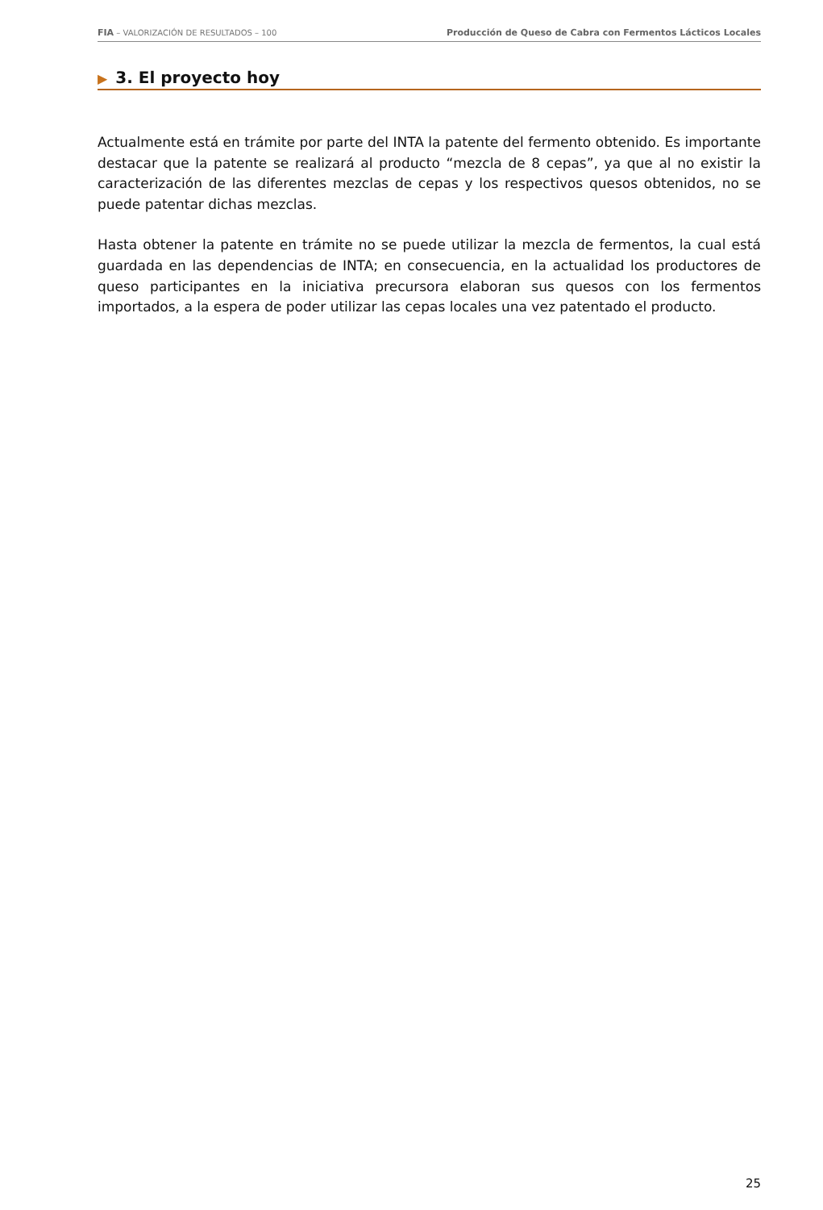FIA – VALORIZACIÓN DE RESULTADOS – 100
Producción de Queso de Cabra con Fermentos Lácticos Locales
▶ 3. El proyecto hoy
Actualmente está en trámite por parte del INTA la patente del fermento obtenido. Es importante destacar que la patente se realizará al producto “mezcla de 8 cepas”, ya que al no existir la caracterización de las diferentes mezclas de cepas y los respectivos quesos obtenidos, no se puede patentar dichas mezclas.
Hasta obtener la patente en trámite no se puede utilizar la mezcla de fermentos, la cual está guardada en las dependencias de INTA; en consecuencia, en la actualidad los productores de queso participantes en la iniciativa precursora elaboran sus quesos con los fermentos importados, a la espera de poder utilizar las cepas locales una vez patentado el producto.
25